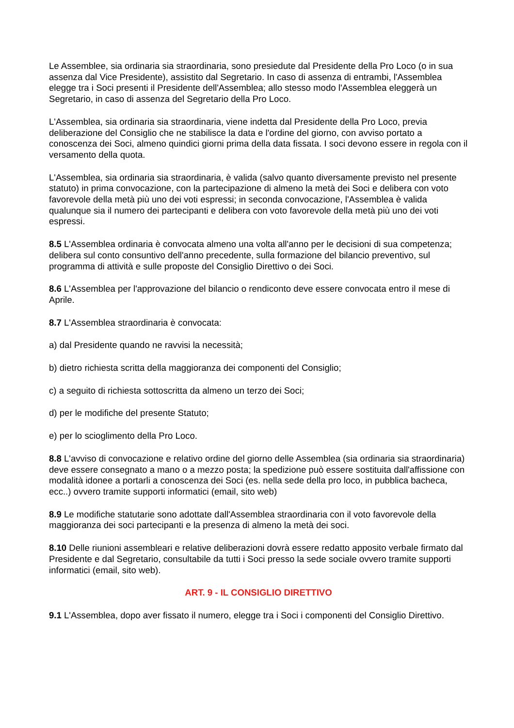Le Assemblee, sia ordinaria sia straordinaria, sono presiedute dal Presidente della Pro Loco (o in sua assenza dal Vice Presidente), assistito dal Segretario. In caso di assenza di entrambi, l'Assemblea elegge tra i Soci presenti il Presidente dell'Assemblea; allo stesso modo l'Assemblea eleggerà un Segretario, in caso di assenza del Segretario della Pro Loco.
L'Assemblea, sia ordinaria sia straordinaria, viene indetta dal Presidente della Pro Loco, previa deliberazione del Consiglio che ne stabilisce la data e l'ordine del giorno, con avviso portato a conoscenza dei Soci, almeno quindici giorni prima della data fissata. I soci devono essere in regola con il versamento della quota.
L'Assemblea, sia ordinaria sia straordinaria, è valida (salvo quanto diversamente previsto nel presente statuto) in prima convocazione, con la partecipazione di almeno la metà dei Soci e delibera con voto favorevole della metà più uno dei voti espressi; in seconda convocazione, l'Assemblea è valida qualunque sia il numero dei partecipanti e delibera con voto favorevole della metà più uno dei voti espressi.
8.5 L'Assemblea ordinaria è convocata almeno una volta all'anno per le decisioni di sua competenza; delibera sul conto consuntivo dell'anno precedente, sulla formazione del bilancio preventivo, sul programma di attività e sulle proposte del Consiglio Direttivo o dei Soci.
8.6 L'Assemblea per l'approvazione del bilancio o rendiconto deve essere convocata entro il mese di Aprile.
8.7 L'Assemblea straordinaria è convocata:
a) dal Presidente quando ne ravvisi la necessità;
b) dietro richiesta scritta della maggioranza dei componenti del Consiglio;
c) a seguito di richiesta sottoscritta da almeno un terzo dei Soci;
d) per le modifiche del presente Statuto;
e) per lo scioglimento della Pro Loco.
8.8 L'avviso di convocazione e relativo ordine del giorno delle Assemblea (sia ordinaria sia straordinaria) deve essere consegnato a mano o a mezzo posta; la spedizione può essere sostituita dall'affissione con modalità idonee a portarli a conoscenza dei Soci (es. nella sede della pro loco, in pubblica bacheca, ecc..) ovvero tramite supporti informatici (email, sito web)
8.9 Le modifiche statutarie sono adottate dall'Assemblea straordinaria con il voto favorevole della maggioranza dei soci partecipanti e la presenza di almeno la metà dei soci.
8.10 Delle riunioni assembleari e relative deliberazioni dovrà essere redatto apposito verbale firmato dal Presidente e dal Segretario, consultabile da tutti i Soci presso la sede sociale ovvero tramite supporti informatici (email, sito web).
ART. 9 - IL CONSIGLIO DIRETTIVO
9.1 L'Assemblea, dopo aver fissato il numero, elegge tra i Soci i componenti del Consiglio Direttivo.